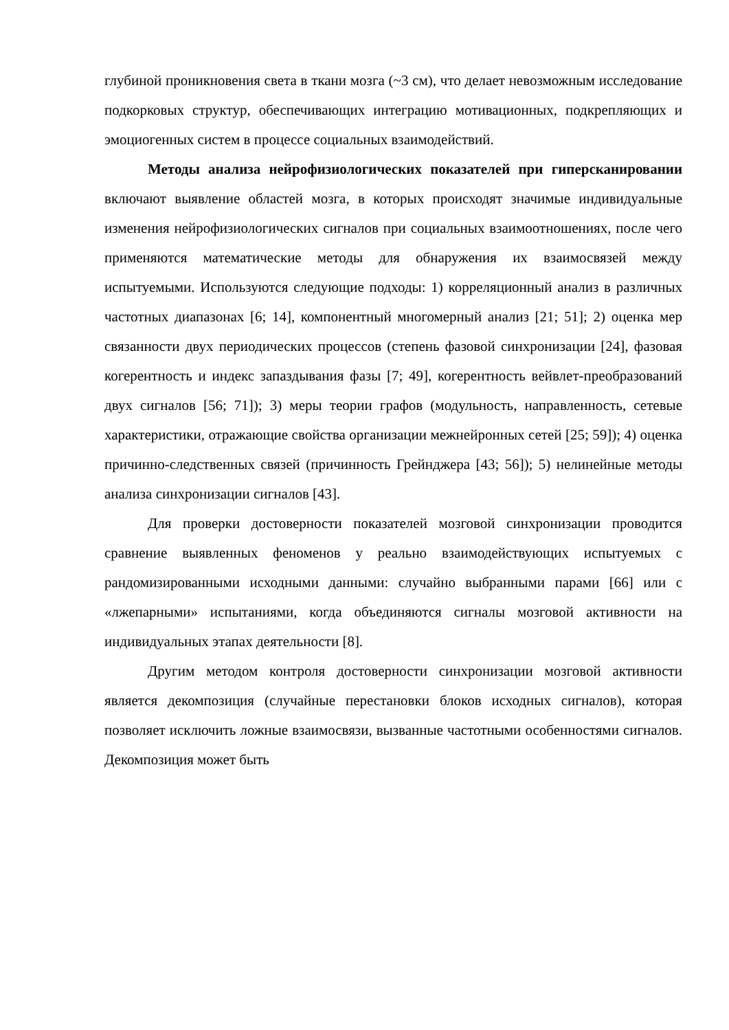глубиной проникновения света в ткани мозга (~3 см), что делает невозможным исследование подкорковых структур, обеспечивающих интеграцию мотивационных, подкрепляющих и эмоциогенных систем в процессе социальных взаимодействий.
Методы анализа нейрофизиологических показателей при гиперсканировании включают выявление областей мозга, в которых происходят значимые индивидуальные изменения нейрофизиологических сигналов при социальных взаимоотношениях, после чего применяются математические методы для обнаружения их взаимосвязей между испытуемыми. Используются следующие подходы: 1) корреляционный анализ в различных частотных диапазонах [6; 14], компонентный многомерный анализ [21; 51]; 2) оценка мер связанности двух периодических процессов (степень фазовой синхронизации [24], фазовая когерентность и индекс запаздывания фазы [7; 49], когерентность вейвлет-преобразований двух сигналов [56; 71]); 3) меры теории графов (модульность, направленность, сетевые характеристики, отражающие свойства организации межнейронных сетей [25; 59]); 4) оценка причинно-следственных связей (причинность Грейнджера [43; 56]); 5) нелинейные методы анализа синхронизации сигналов [43].
Для проверки достоверности показателей мозговой синхронизации проводится сравнение выявленных феноменов у реально взаимодействующих испытуемых с рандомизированными исходными данными: случайно выбранными парами [66] или с «лжепарными» испытаниями, когда объединяются сигналы мозговой активности на индивидуальных этапах деятельности [8].
Другим методом контроля достоверности синхронизации мозговой активности является декомпозиция (случайные перестановки блоков исходных сигналов), которая позволяет исключить ложные взаимосвязи, вызванные частотными особенностями сигналов. Декомпозиция может быть